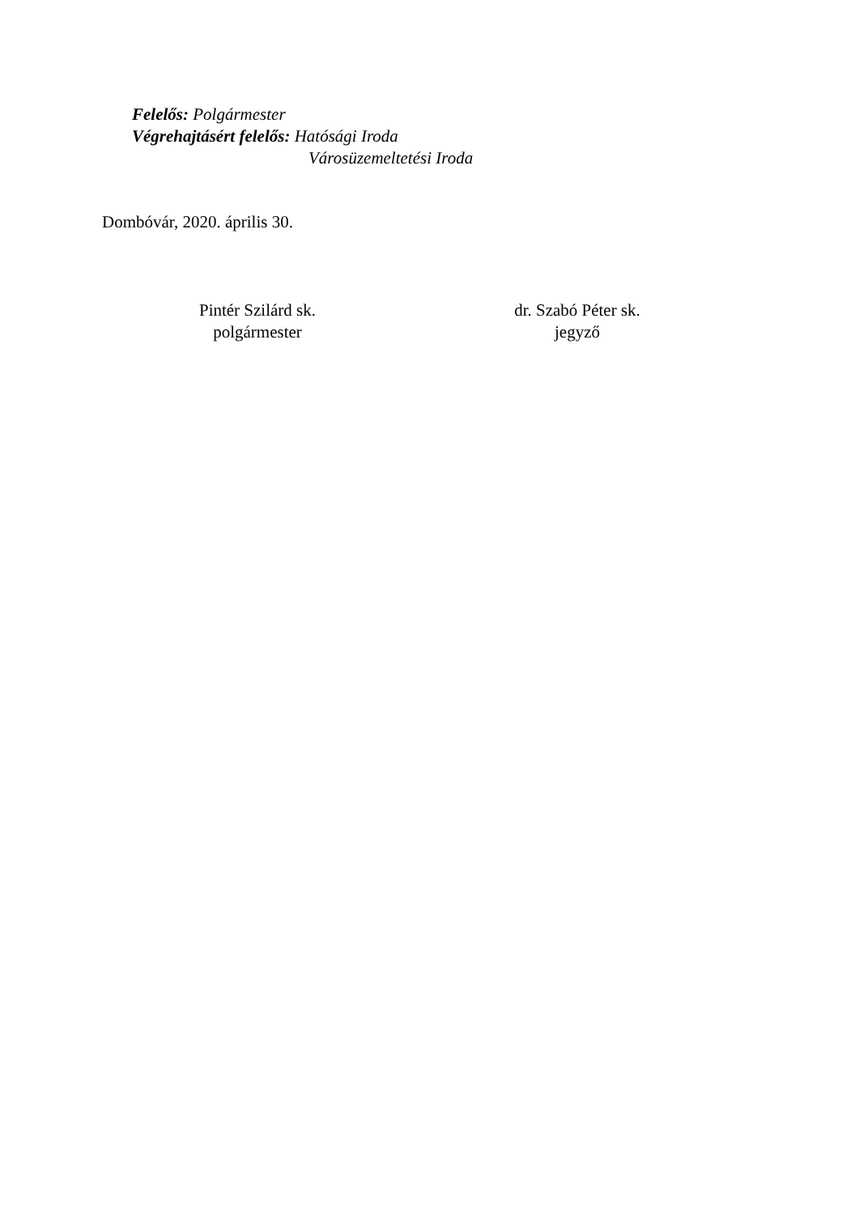Felelős: Polgármester
Végrehajtásért felelős: Hatósági Iroda
Városüzemeltetési Iroda
Dombóvár, 2020. április 30.
Pintér Szilárd sk.
polgármester
dr. Szabó Péter sk.
jegyző